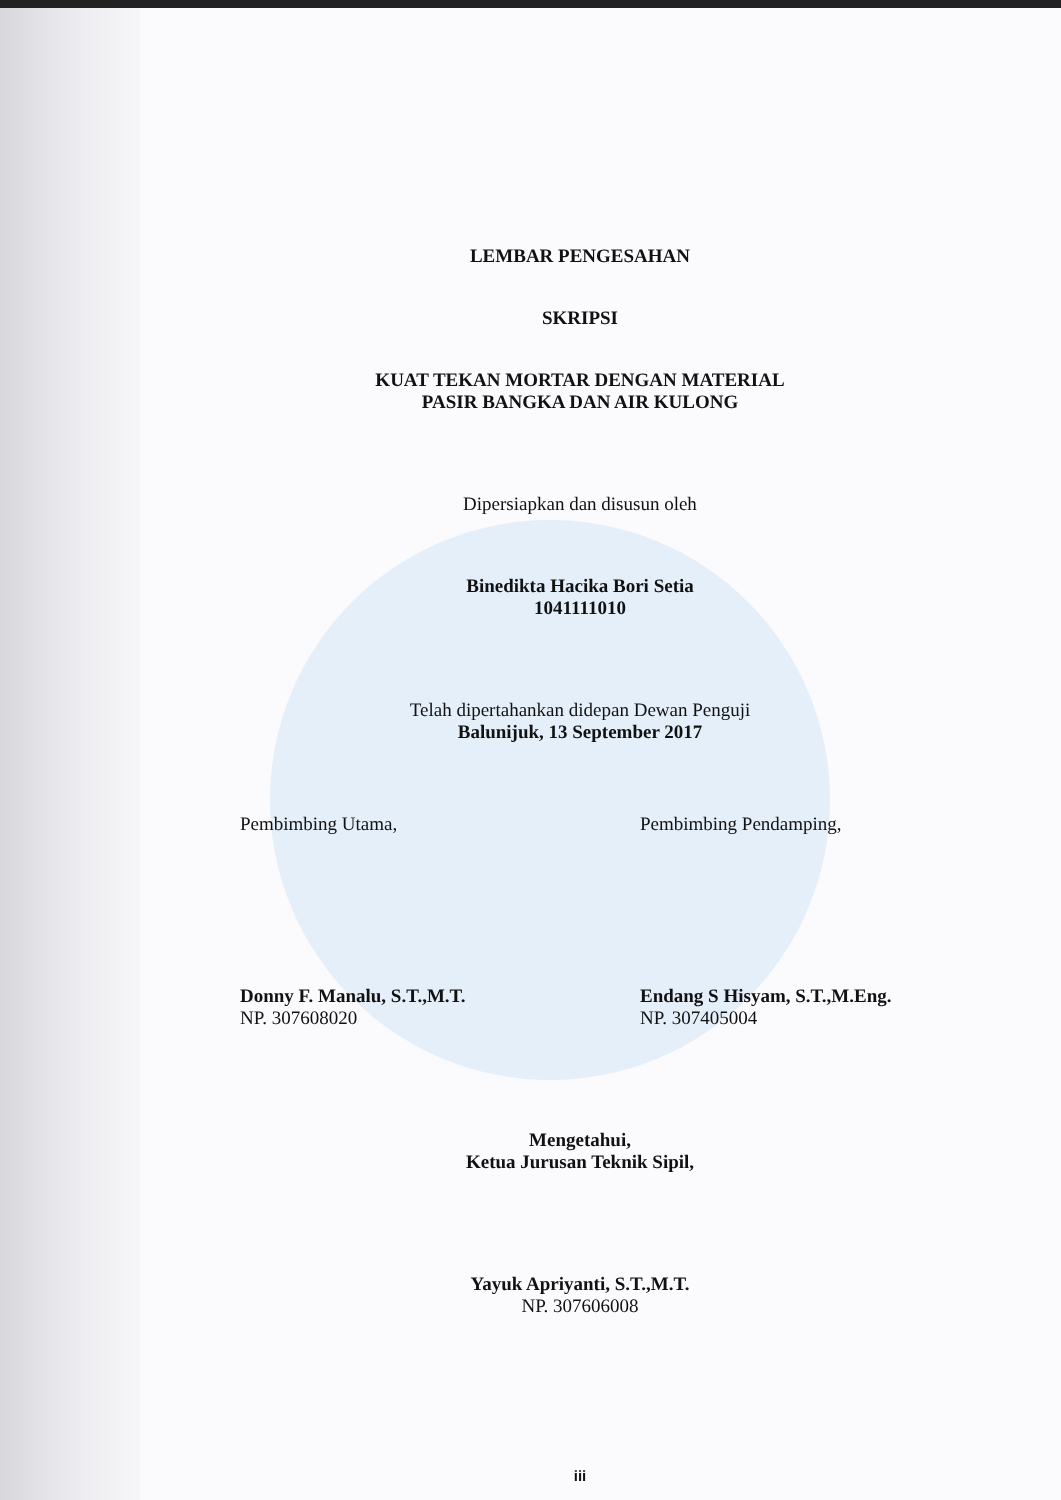LEMBAR PENGESAHAN
SKRIPSI
KUAT TEKAN MORTAR DENGAN MATERIAL
PASIR BANGKA DAN AIR KULONG
Dipersiapkan dan disusun oleh
Binedikta Hacika Bori Setia
1041111010
Telah dipertahankan didepan Dewan Penguji
Balunijuk, 13 September 2017
Pembimbing Utama, Pembimbing Pendamping,
Donny F. Manalu, S.T.,M.T.
NP. 307608020
Endang S Hisyam, S.T.,M.Eng.
NP. 307405004
Mengetahui,
Ketua Jurusan Teknik Sipil,
Yayuk Apriyanti, S.T.,M.T.
NP. 307606008
iii